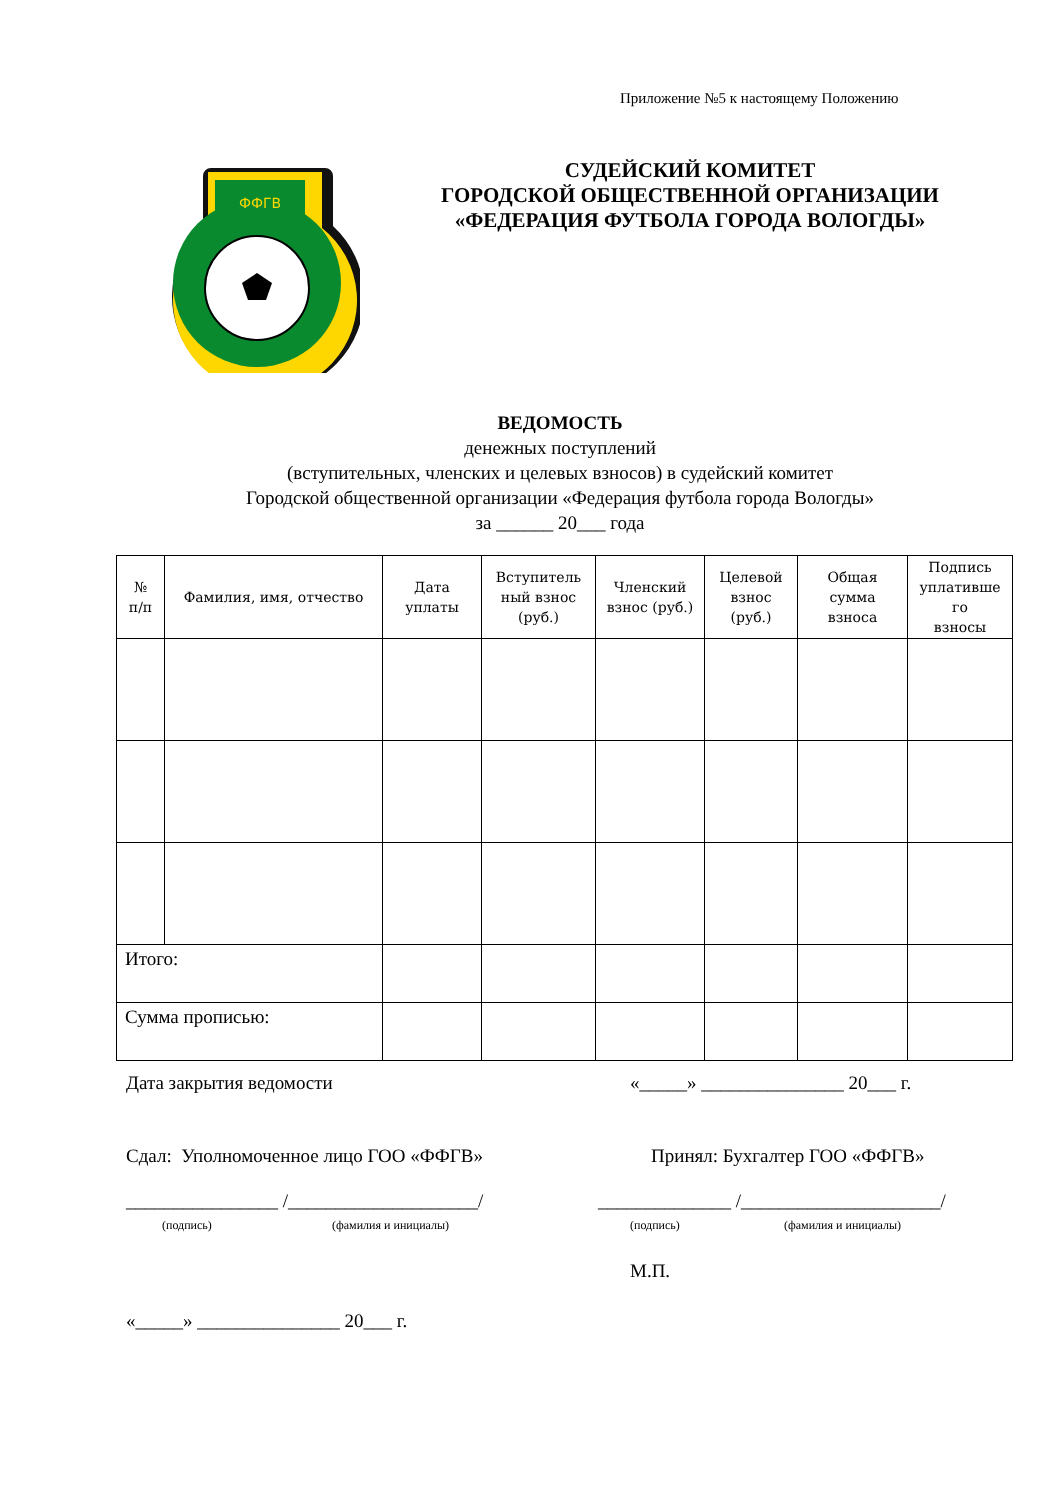Приложение №5 к настоящему Положению
ФФГВ
СУДЕЙСКИЙ КОМИТЕТ
ГОРОДСКОЙ ОБЩЕСТВЕННОЙ ОРГАНИЗАЦИИ
«ФЕДЕРАЦИЯ ФУТБОЛА ГОРОДА ВОЛОГДЫ»
ВЕДОМОСТЬ
денежных поступлений
(вступительных, членских и целевых взносов) в судейский комитет
Городской общественной организации «Федерация футбола города Вологды»
за ______ 20___ года
| № п/п | Фамилия, имя, отчество | Дата уплаты | Вступитель ный взнос (руб.) | Членский взнос (руб.) | Целевой взнос (руб.) | Общая сумма взноса | Подпись уплативше го взносы |
| --- | --- | --- | --- | --- | --- | --- | --- |
| Итого: | | | | | | | |
| Сумма прописью: | | | | | | | |
Дата закрытия ведомости
«_____» _______________ 20___ г.
Сдал: Уполномоченное лицо ГОО «ФФГВ»
Принял: Бухгалтер ГОО «ФФГВ»
________________ /____________________/
______________ /_____________________/
(подпись) (фамилия и инициалы) (подпись) (фамилия и инициалы)
М.П.
«_____» _______________ 20___ г.